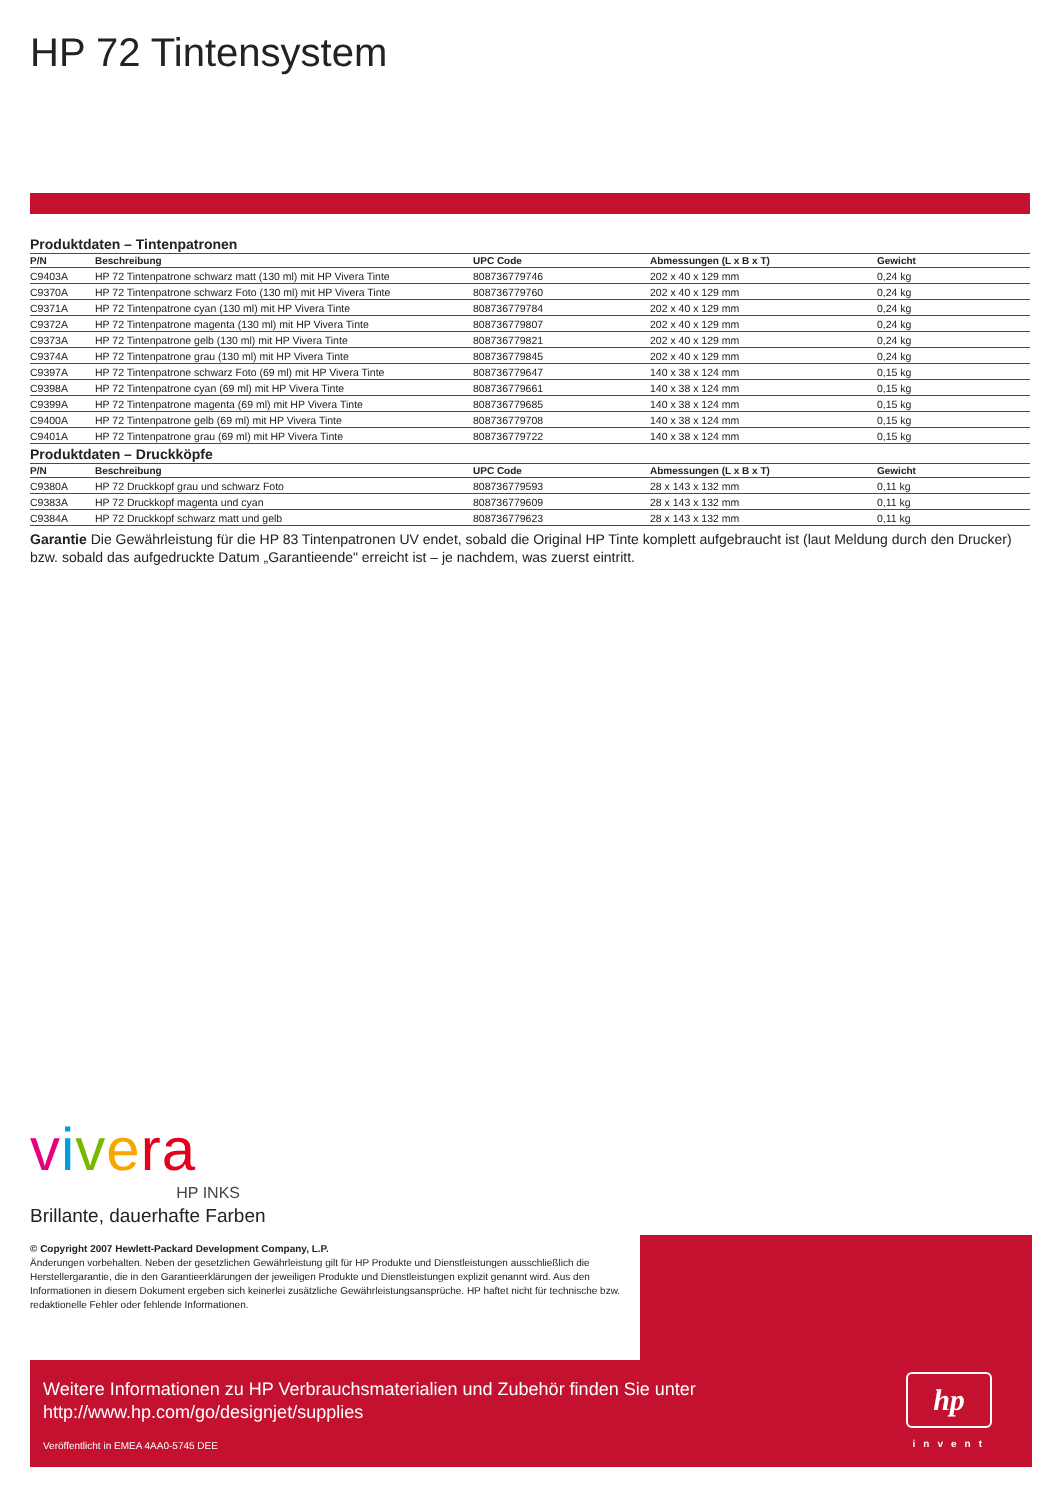HP 72 Tintensystem
Produktdaten – Tintenpatronen
| P/N | Beschreibung | UPC Code | Abmessungen (L x B x T) | Gewicht |
| --- | --- | --- | --- | --- |
| C9403A | HP 72 Tintenpatrone schwarz matt (130 ml) mit HP Vivera Tinte | 808736779746 | 202 x 40 x 129 mm | 0,24 kg |
| C9370A | HP 72 Tintenpatrone schwarz Foto (130 ml) mit HP Vivera Tinte | 808736779760 | 202 x 40 x 129 mm | 0,24 kg |
| C9371A | HP 72 Tintenpatrone cyan (130 ml) mit HP Vivera Tinte | 808736779784 | 202 x 40 x 129 mm | 0,24 kg |
| C9372A | HP 72 Tintenpatrone magenta (130 ml) mit HP Vivera Tinte | 808736779807 | 202 x 40 x 129 mm | 0,24 kg |
| C9373A | HP 72 Tintenpatrone gelb (130 ml) mit HP Vivera Tinte | 808736779821 | 202 x 40 x 129 mm | 0,24 kg |
| C9374A | HP 72 Tintenpatrone grau (130 ml) mit HP Vivera Tinte | 808736779845 | 202 x 40 x 129 mm | 0,24 kg |
| C9397A | HP 72 Tintenpatrone schwarz Foto (69 ml) mit HP Vivera Tinte | 808736779647 | 140 x 38 x 124 mm | 0,15 kg |
| C9398A | HP 72 Tintenpatrone cyan (69 ml) mit HP Vivera Tinte | 808736779661 | 140 x 38 x 124 mm | 0,15 kg |
| C9399A | HP 72 Tintenpatrone magenta (69 ml) mit HP Vivera Tinte | 808736779685 | 140 x 38 x 124 mm | 0,15 kg |
| C9400A | HP 72 Tintenpatrone gelb (69 ml) mit HP Vivera Tinte | 808736779708 | 140 x 38 x 124 mm | 0,15 kg |
| C9401A | HP 72 Tintenpatrone grau (69 ml) mit HP Vivera Tinte | 808736779722 | 140 x 38 x 124 mm | 0,15 kg |
Produktdaten – Druckköpfe
| P/N | Beschreibung | UPC Code | Abmessungen (L x B x T) | Gewicht |
| --- | --- | --- | --- | --- |
| C9380A | HP 72 Druckkopf grau und schwarz Foto | 808736779593 | 28 x 143 x 132 mm | 0,11 kg |
| C9383A | HP 72 Druckkopf magenta und cyan | 808736779609 | 28 x 143 x 132 mm | 0,11 kg |
| C9384A | HP 72 Druckkopf schwarz matt und gelb | 808736779623 | 28 x 143 x 132 mm | 0,11 kg |
Garantie Die Gewährleistung für die HP 83 Tintenpatronen UV endet, sobald die Original HP Tinte komplett aufgebraucht ist (laut Meldung durch den Drucker) bzw. sobald das aufgedruckte Datum „Garantieende" erreicht ist – je nachdem, was zuerst eintritt.
vivera
HP INKS
Brillante, dauerhafte Farben
© Copyright 2007 Hewlett-Packard Development Company, L.P.
Änderungen vorbehalten. Neben der gesetzlichen Gewährleistung gilt für HP Produkte und Dienstleistungen ausschließlich die Herstellergarantie, die in den Garantieerklärungen der jeweiligen Produkte und Dienstleistungen explizit genannt wird. Aus den Informationen in diesem Dokument ergeben sich keinerlei zusätzliche Gewährleistungsansprüche. HP haftet nicht für technische bzw. redaktionelle Fehler oder fehlende Informationen.
Weitere Informationen zu HP Verbrauchsmaterialien und Zubehör finden Sie unter
http://www.hp.com/go/designjet/supplies
Veröffentlicht in EMEA 4AA0-5745 DEE
hp
invent